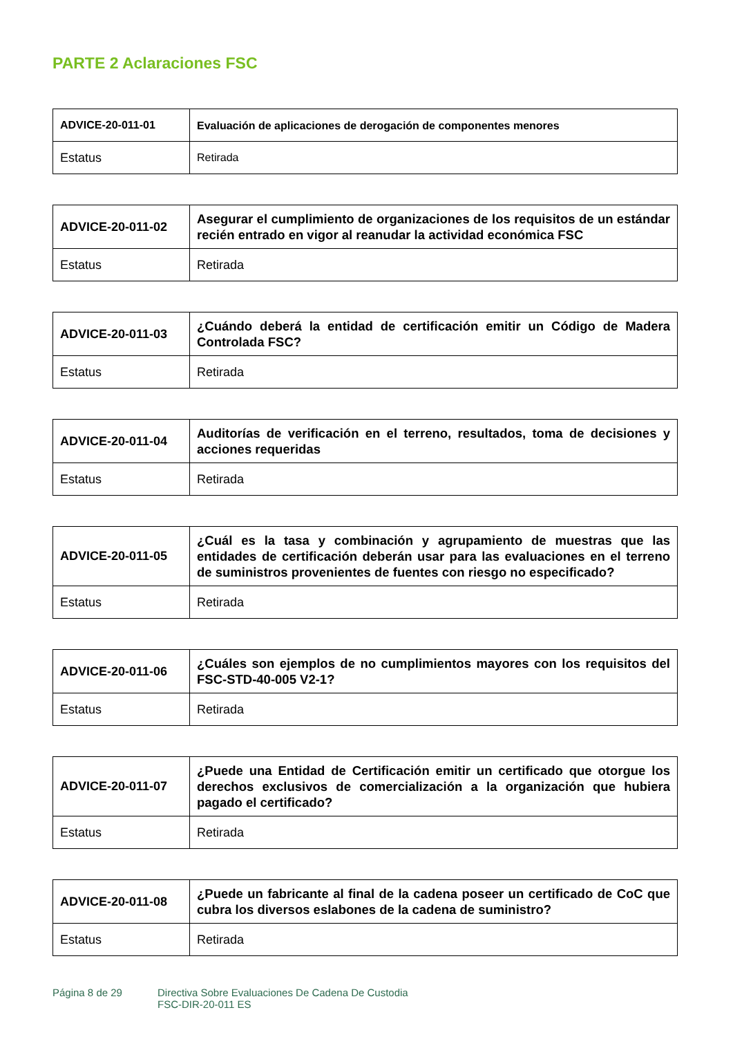PARTE 2 Aclaraciones FSC
| ADVICE-20-011-01 | Evaluación de aplicaciones de derogación de componentes menores |
| --- | --- |
| Estatus | Retirada |
| ADVICE-20-011-02 | Asegurar el cumplimiento de organizaciones de los requisitos de un estándar recién entrado en vigor al reanudar la actividad económica FSC |
| --- | --- |
| Estatus | Retirada |
| ADVICE-20-011-03 | ¿Cuándo deberá la entidad de certificación emitir un Código de Madera Controlada FSC? |
| --- | --- |
| Estatus | Retirada |
| ADVICE-20-011-04 | Auditorías de verificación en el terreno, resultados, toma de decisiones y acciones requeridas |
| --- | --- |
| Estatus | Retirada |
| ADVICE-20-011-05 | ¿Cuál es la tasa y combinación y agrupamiento de muestras que las entidades de certificación deberán usar para las evaluaciones en el terreno de suministros provenientes de fuentes con riesgo no especificado? |
| --- | --- |
| Estatus | Retirada |
| ADVICE-20-011-06 | ¿Cuáles son ejemplos de no cumplimientos mayores con los requisitos del FSC-STD-40-005 V2-1? |
| --- | --- |
| Estatus | Retirada |
| ADVICE-20-011-07 | ¿Puede una Entidad de Certificación emitir un certificado que otorgue los derechos exclusivos de comercialización a la organización que hubiera pagado el certificado? |
| --- | --- |
| Estatus | Retirada |
| ADVICE-20-011-08 | ¿Puede un fabricante al final de la cadena poseer un certificado de CoC que cubra los diversos eslabones de la cadena de suministro? |
| --- | --- |
| Estatus | Retirada |
Página 8 de 29 Directiva Sobre Evaluaciones De Cadena De Custodia
FSC-DIR-20-011 ES